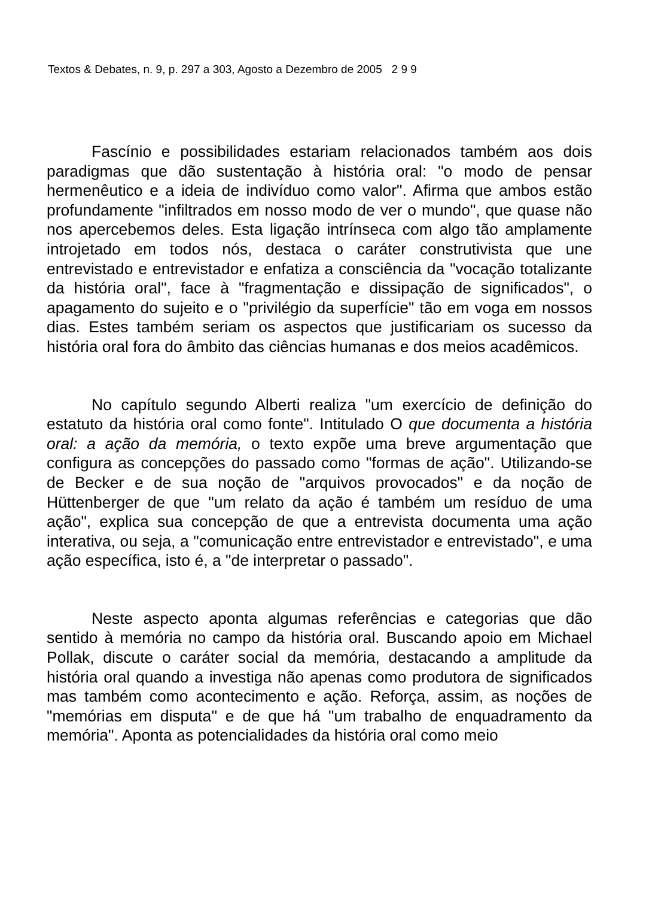Textos & Debates, n. 9, p. 297 a 303, Agosto a Dezembro de 2005 2 9 9
Fascínio e possibilidades estariam relacionados também aos dois paradigmas que dão sustentação à história oral: "o modo de pensar hermenêutico e a ideia de indivíduo como valor". Afirma que ambos estão profundamente "infiltrados em nosso modo de ver o mundo", que quase não nos apercebemos deles. Esta ligação intrínseca com algo tão amplamente introjetado em todos nós, destaca o caráter construtivista que une entrevistado e entrevistador e enfatiza a consciência da "vocação totalizante da história oral", face à "fragmentação e dissipação de significados", o apagamento do sujeito e o "privilégio da superfície" tão em voga em nossos dias. Estes também seriam os aspectos que justificariam os sucesso da história oral fora do âmbito das ciências humanas e dos meios acadêmicos.
No capítulo segundo Alberti realiza "um exercício de definição do estatuto da história oral como fonte". Intitulado O que documenta a história oral: a ação da memória, o texto expõe uma breve argumentação que configura as concepções do passado como "formas de ação". Utilizando-se de Becker e de sua noção de "arquivos provocados" e da noção de Hüttenberger de que "um relato da ação é também um resíduo de uma ação", explica sua concepção de que a entrevista documenta uma ação interativa, ou seja, a "comunicação entre entrevistador e entrevistado", e uma ação específica, isto é, a "de interpretar o passado".
Neste aspecto aponta algumas referências e categorias que dão sentido à memória no campo da história oral. Buscando apoio em Michael Pollak, discute o caráter social da memória, destacando a amplitude da história oral quando a investiga não apenas como produtora de significados mas também como acontecimento e ação. Reforça, assim, as noções de "memórias em disputa'' e de que há "um trabalho de enquadramento da memória". Aponta as potencialidades da história oral como meio